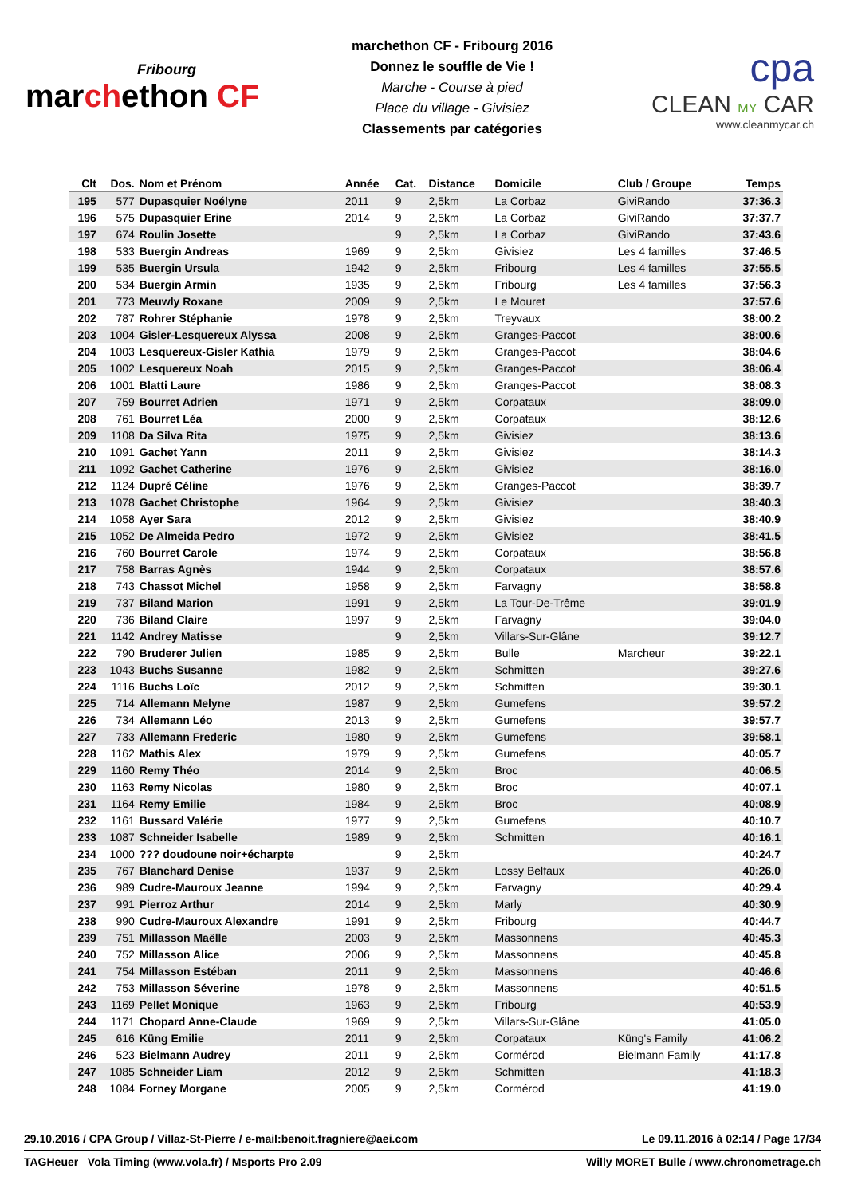Fribourg
marchethon CF
marchethon CF - Fribourg 2016
Donnez le souffle de Vie !
Marche - Course à pied
Place du village - Givisiez
Classements par catégories
cpa
CLEAN MY CAR
www.cleanmycar.ch
| Clt | Dos. | Nom et Prénom | Année | Cat. | Distance | Domicile | Club / Groupe | Temps |
| --- | --- | --- | --- | --- | --- | --- | --- | --- |
| 195 | 577 | Dupasquier Noélyne | 2011 | 9 | 2,5km | La Corbaz | GiviRando | 37:36.3 |
| 196 | 575 | Dupasquier Erine | 2014 | 9 | 2,5km | La Corbaz | GiviRando | 37:37.7 |
| 197 | 674 | Roulin Josette | | 9 | 2,5km | La Corbaz | GiviRando | 37:43.6 |
| 198 | 533 | Buergin Andreas | 1969 | 9 | 2,5km | Givisiez | Les 4 familles | 37:46.5 |
| 199 | 535 | Buergin Ursula | 1942 | 9 | 2,5km | Fribourg | Les 4 familles | 37:55.5 |
| 200 | 534 | Buergin Armin | 1935 | 9 | 2,5km | Fribourg | Les 4 familles | 37:56.3 |
| 201 | 773 | Meuwly Roxane | 2009 | 9 | 2,5km | Le Mouret | | 37:57.6 |
| 202 | 787 | Rohrer Stéphanie | 1978 | 9 | 2,5km | Treyvaux | | 38:00.2 |
| 203 | 1004 | Gisler-Lesquereux Alyssa | 2008 | 9 | 2,5km | Granges-Paccot | | 38:00.6 |
| 204 | 1003 | Lesquereux-Gisler Kathia | 1979 | 9 | 2,5km | Granges-Paccot | | 38:04.6 |
| 205 | 1002 | Lesquereux Noah | 2015 | 9 | 2,5km | Granges-Paccot | | 38:06.4 |
| 206 | 1001 | Blatti Laure | 1986 | 9 | 2,5km | Granges-Paccot | | 38:08.3 |
| 207 | 759 | Bourret Adrien | 1971 | 9 | 2,5km | Corpataux | | 38:09.0 |
| 208 | 761 | Bourret Léa | 2000 | 9 | 2,5km | Corpataux | | 38:12.6 |
| 209 | 1108 | Da Silva Rita | 1975 | 9 | 2,5km | Givisiez | | 38:13.6 |
| 210 | 1091 | Gachet Yann | 2011 | 9 | 2,5km | Givisiez | | 38:14.3 |
| 211 | 1092 | Gachet Catherine | 1976 | 9 | 2,5km | Givisiez | | 38:16.0 |
| 212 | 1124 | Dupré Céline | 1976 | 9 | 2,5km | Granges-Paccot | | 38:39.7 |
| 213 | 1078 | Gachet Christophe | 1964 | 9 | 2,5km | Givisiez | | 38:40.3 |
| 214 | 1058 | Ayer Sara | 2012 | 9 | 2,5km | Givisiez | | 38:40.9 |
| 215 | 1052 | De Almeida Pedro | 1972 | 9 | 2,5km | Givisiez | | 38:41.5 |
| 216 | 760 | Bourret Carole | 1974 | 9 | 2,5km | Corpataux | | 38:56.8 |
| 217 | 758 | Barras Agnès | 1944 | 9 | 2,5km | Corpataux | | 38:57.6 |
| 218 | 743 | Chassot Michel | 1958 | 9 | 2,5km | Farvagny | | 38:58.8 |
| 219 | 737 | Biland Marion | 1991 | 9 | 2,5km | La Tour-De-Trême | | 39:01.9 |
| 220 | 736 | Biland Claire | 1997 | 9 | 2,5km | Farvagny | | 39:04.0 |
| 221 | 1142 | Andrey Matisse | | 9 | 2,5km | Villars-Sur-Glâne | | 39:12.7 |
| 222 | 790 | Bruderer Julien | 1985 | 9 | 2,5km | Bulle | Marcheur | 39:22.1 |
| 223 | 1043 | Buchs Susanne | 1982 | 9 | 2,5km | Schmitten | | 39:27.6 |
| 224 | 1116 | Buchs Loïc | 2012 | 9 | 2,5km | Schmitten | | 39:30.1 |
| 225 | 714 | Allemann Melyne | 1987 | 9 | 2,5km | Gumefens | | 39:57.2 |
| 226 | 734 | Allemann Léo | 2013 | 9 | 2,5km | Gumefens | | 39:57.7 |
| 227 | 733 | Allemann Frederic | 1980 | 9 | 2,5km | Gumefens | | 39:58.1 |
| 228 | 1162 | Mathis Alex | 1979 | 9 | 2,5km | Gumefens | | 40:05.7 |
| 229 | 1160 | Remy Théo | 2014 | 9 | 2,5km | Broc | | 40:06.5 |
| 230 | 1163 | Remy Nicolas | 1980 | 9 | 2,5km | Broc | | 40:07.1 |
| 231 | 1164 | Remy Emilie | 1984 | 9 | 2,5km | Broc | | 40:08.9 |
| 232 | 1161 | Bussard Valérie | 1977 | 9 | 2,5km | Gumefens | | 40:10.7 |
| 233 | 1087 | Schneider Isabelle | 1989 | 9 | 2,5km | Schmitten | | 40:16.1 |
| 234 | 1000 | ??? doudoune noir+écharpte | | 9 | 2,5km | | | 40:24.7 |
| 235 | 767 | Blanchard Denise | 1937 | 9 | 2,5km | Lossy Belfaux | | 40:26.0 |
| 236 | 989 | Cudre-Mauroux Jeanne | 1994 | 9 | 2,5km | Farvagny | | 40:29.4 |
| 237 | 991 | Pierroz Arthur | 2014 | 9 | 2,5km | Marly | | 40:30.9 |
| 238 | 990 | Cudre-Mauroux Alexandre | 1991 | 9 | 2,5km | Fribourg | | 40:44.7 |
| 239 | 751 | Millasson Maëlle | 2003 | 9 | 2,5km | Massonnens | | 40:45.3 |
| 240 | 752 | Millasson Alice | 2006 | 9 | 2,5km | Massonnens | | 40:45.8 |
| 241 | 754 | Millasson Estéban | 2011 | 9 | 2,5km | Massonnens | | 40:46.6 |
| 242 | 753 | Millasson Séverine | 1978 | 9 | 2,5km | Massonnens | | 40:51.5 |
| 243 | 1169 | Pellet Monique | 1963 | 9 | 2,5km | Fribourg | | 40:53.9 |
| 244 | 1171 | Chopard Anne-Claude | 1969 | 9 | 2,5km | Villars-Sur-Glâne | | 41:05.0 |
| 245 | 616 | Küng Emilie | 2011 | 9 | 2,5km | Corpataux | Küng's Family | 41:06.2 |
| 246 | 523 | Bielmann Audrey | 2011 | 9 | 2,5km | Cormérod | Bielmann Family | 41:17.8 |
| 247 | 1085 | Schneider Liam | 2012 | 9 | 2,5km | Schmitten | | 41:18.3 |
| 248 | 1084 | Forney Morgane | 2005 | 9 | 2,5km | Cormérod | | 41:19.0 |
29.10.2016 / CPA Group / Villaz-St-Pierre / e-mail:benoit.fragniere@aei.com Le 09.11.2016 à 02:14 / Page 17/34
TAGHeuer Vola Timing (www.vola.fr) / Msports Pro 2.09 Willy MORET Bulle / www.chronometrage.ch